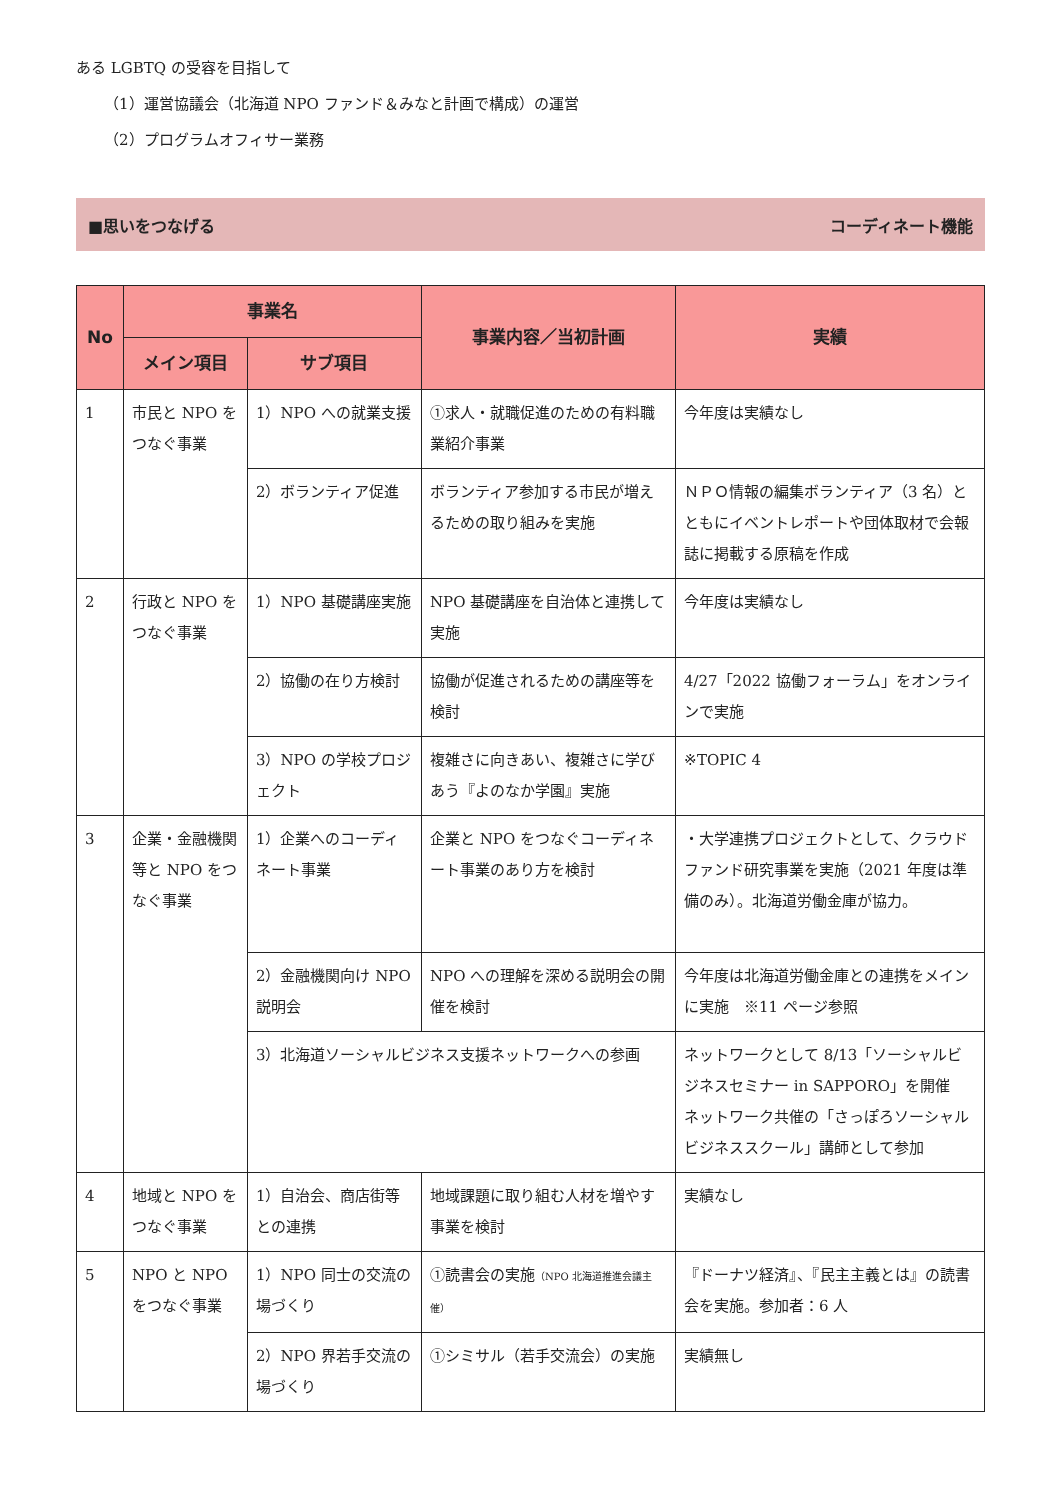ある LGBTQ の受容を目指して
（1）運営協議会（北海道 NPO ファンド＆みなと計画で構成）の運営
（2）プログラムオフィサー業務
■思いをつなげる コーディネート機能
| No | 事業名 | | 事業内容／当初計画 | 実績 |
| --- | --- | --- | --- | --- |
| | メイン項目 | サブ項目 | | |
| 1 | 市民と NPO をつなぐ事業 | 1）NPO への就業支援 | ①求人・就職促進のための有料職業紹介事業 | 今年度は実績なし |
| | | 2）ボランティア促進 | ボランティア参加する市民が増えるための取り組みを実施 | ＮＰＯ情報の編集ボランティア（3 名）とともにイベントレポートや団体取材で会報誌に掲載する原稿を作成 |
| 2 | 行政と NPO をつなぐ事業 | 1）NPO 基礎講座実施 | NPO 基礎講座を自治体と連携して実施 | 今年度は実績なし |
| | | 2）協働の在り方検討 | 協働が促進されるための講座等を検討 | 4/27「2022 協働フォーラム」をオンラインで実施 |
| | | 3）NPO の学校プロジェクト | 複雑さに向きあい、複雑さに学びあう『よのなか学園』実施 | ※TOPIC 4 |
| 3 | 企業・金融機関等と NPO をつなぐ事業 | 1）企業へのコーディネート事業 | 企業と NPO をつなぐコーディネート事業のあり方を検討 | ・大学連携プロジェクトとして、クラウドファンド研究事業を実施（2021 年度は準備のみ）。北海道労働金庫が協力。 |
| | | 2）金融機関向け NPO 説明会 | NPO への理解を深める説明会の開催を検討 | 今年度は北海道労働金庫との連携をメインに実施 ※11 ページ参照 |
| | | 3）北海道ソーシャルビジネス支援ネットワークへの参画 | | ネットワークとして 8/13「ソーシャルビジネスセミナー in SAPPORO」を開催 ネットワーク共催の「さっぽろソーシャルビジネススクール」講師として参加 |
| 4 | 地域と NPO をつなぐ事業 | 1）自治会、商店街等との連携 | 地域課題に取り組む人材を増やす事業を検討 | 実績なし |
| 5 | NPO と NPO をつなぐ事業 | 1）NPO 同士の交流の場づくり | ①読書会の実施 （NPO 北海道推進会議主催） | 『ドーナツ経済』、『民主主義とは』の読書会を実施。参加者：6 人 |
| | | 2）NPO 界若手交流の場づくり | ①シミサル（若手交流会）の実施 | 実績無し |